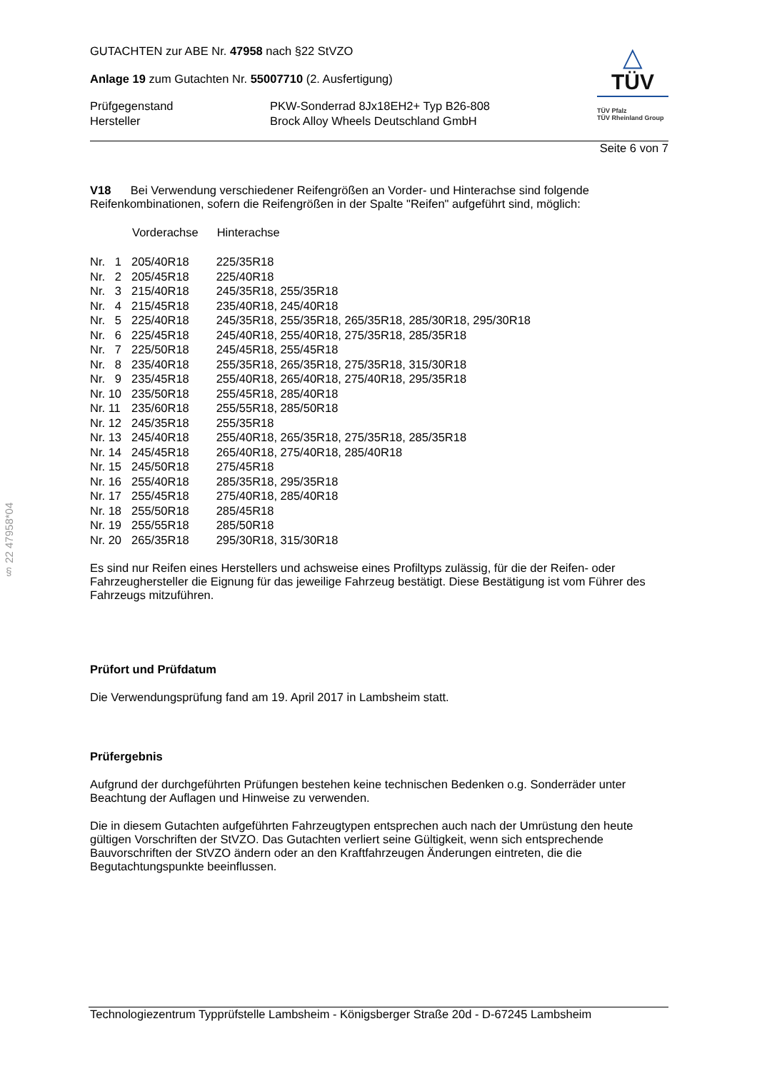§ 22 47958*04
GUTACHTEN zur ABE Nr. 47958 nach §22 StVZO
Anlage 19 zum Gutachten Nr. 55007710 (2. Ausfertigung)
| Prüfgegenstand | PKW-Sonderrad 8Jx18EH2+ Typ B26-808 |
| Hersteller | Brock Alloy Wheels Deutschland GmbH |
△
TÜV
TÜV Pfalz
TÜV Rheinland Group
Seite 6 von 7
V18 Bei Verwendung verschiedener Reifengrößen an Vorder- und Hinterachse sind folgende Reifenkombinationen, sofern die Reifengrößen in der Spalte "Reifen" aufgeführt sind, möglich:
| | Vorderachse | Hinterachse |
| --- | --- | --- |
| Nr. 1 | 205/40R18 | 225/35R18 |
| Nr. 2 | 205/45R18 | 225/40R18 |
| Nr. 3 | 215/40R18 | 245/35R18, 255/35R18 |
| Nr. 4 | 215/45R18 | 235/40R18, 245/40R18 |
| Nr. 5 | 225/40R18 | 245/35R18, 255/35R18, 265/35R18, 285/30R18, 295/30R18 |
| Nr. 6 | 225/45R18 | 245/40R18, 255/40R18, 275/35R18, 285/35R18 |
| Nr. 7 | 225/50R18 | 245/45R18, 255/45R18 |
| Nr. 8 | 235/40R18 | 255/35R18, 265/35R18, 275/35R18, 315/30R18 |
| Nr. 9 | 235/45R18 | 255/40R18, 265/40R18, 275/40R18, 295/35R18 |
| Nr. 10 | 235/50R18 | 255/45R18, 285/40R18 |
| Nr. 11 | 235/60R18 | 255/55R18, 285/50R18 |
| Nr. 12 | 245/35R18 | 255/35R18 |
| Nr. 13 | 245/40R18 | 255/40R18, 265/35R18, 275/35R18, 285/35R18 |
| Nr. 14 | 245/45R18 | 265/40R18, 275/40R18, 285/40R18 |
| Nr. 15 | 245/50R18 | 275/45R18 |
| Nr. 16 | 255/40R18 | 285/35R18, 295/35R18 |
| Nr. 17 | 255/45R18 | 275/40R18, 285/40R18 |
| Nr. 18 | 255/50R18 | 285/45R18 |
| Nr. 19 | 255/55R18 | 285/50R18 |
| Nr. 20 | 265/35R18 | 295/30R18, 315/30R18 |
Es sind nur Reifen eines Herstellers und achsweise eines Profiltyps zulässig, für die der Reifen- oder Fahrzeughersteller die Eignung für das jeweilige Fahrzeug bestätigt. Diese Bestätigung ist vom Führer des Fahrzeugs mitzuführen.
Prüfort und Prüfdatum
Die Verwendungsprüfung fand am 19. April 2017 in Lambsheim statt.
Prüfergebnis
Aufgrund der durchgeführten Prüfungen bestehen keine technischen Bedenken o.g. Sonderräder unter Beachtung der Auflagen und Hinweise zu verwenden.
Die in diesem Gutachten aufgeführten Fahrzeugtypen entsprechen auch nach der Umrüstung den heute gültigen Vorschriften der StVZO. Das Gutachten verliert seine Gültigkeit, wenn sich entsprechende Bauvorschriften der StVZO ändern oder an den Kraftfahrzeugen Änderungen eintreten, die die Begutachtungspunkte beeinflussen.
Technologiezentrum Typprüfstelle Lambsheim - Königsberger Straße 20d - D-67245 Lambsheim